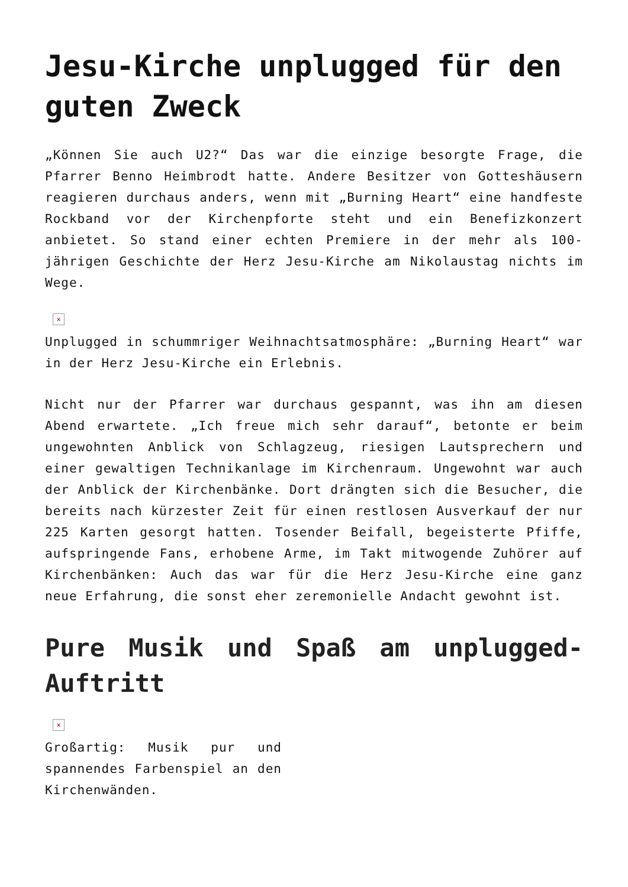Jesu-Kirche unplugged für den guten Zweck
„Können Sie auch U2?“ Das war die einzige besorgte Frage, die Pfarrer Benno Heimbrodt hatte. Andere Besitzer von Gotteshäusern reagieren durchaus anders, wenn mit „Burning Heart“ eine handfeste Rockband vor der Kirchenpforte steht und ein Benefizkonzert anbietet. So stand einer echten Premiere in der mehr als 100-jährigen Geschichte der Herz Jesu-Kirche am Nikolaustag nichts im Wege.
×
Unplugged in schummriger Weihnachtsatmosphäre: „Burning Heart“ war in der Herz Jesu-Kirche ein Erlebnis.
Nicht nur der Pfarrer war durchaus gespannt, was ihn am diesen Abend erwartete. „Ich freue mich sehr darauf“, betonte er beim ungewohnten Anblick von Schlagzeug, riesigen Lautsprechern und einer gewaltigen Technikanlage im Kirchenraum. Ungewohnt war auch der Anblick der Kirchenbänke. Dort drängten sich die Besucher, die bereits nach kürzester Zeit für einen restlosen Ausverkauf der nur 225 Karten gesorgt hatten. Tosender Beifall, begeisterte Pfiffe, aufspringende Fans, erhobene Arme, im Takt mitwogende Zuhörer auf Kirchenbänken: Auch das war für die Herz Jesu-Kirche eine ganz neue Erfahrung, die sonst eher zeremonielle Andacht gewohnt ist.
Pure Musik und Spaß am unplugged-Auftritt
×
Großartig: Musik pur und spannendes Farbenspiel an den Kirchenwänden.